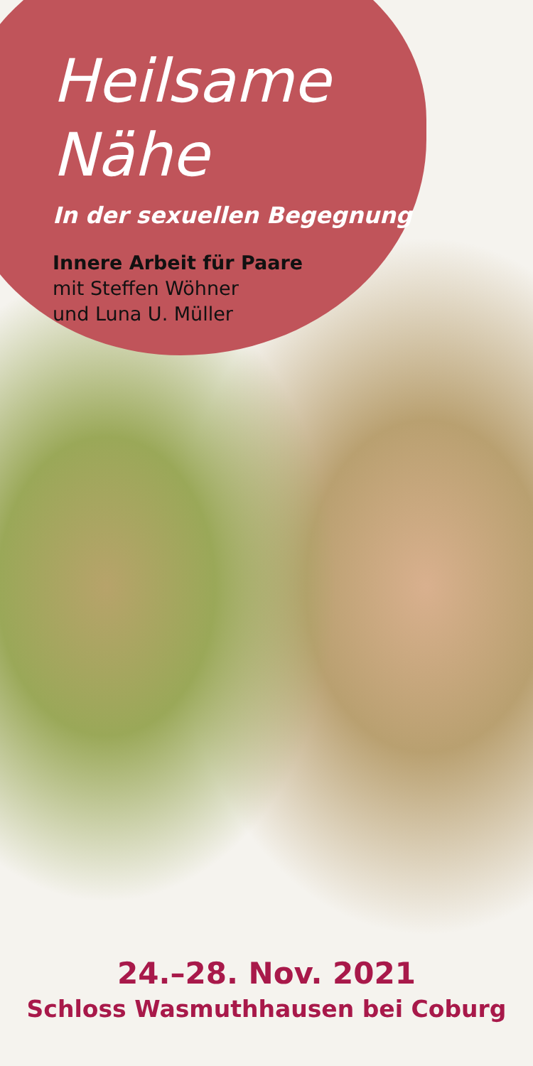Heilsame
Nähe
In der sexuellen Begegnung
Innere Arbeit für Paare
mit Steffen Wöhner
und Luna U. Müller
24.–28. Nov. 2021
Schloss Wasmuthhausen bei Coburg